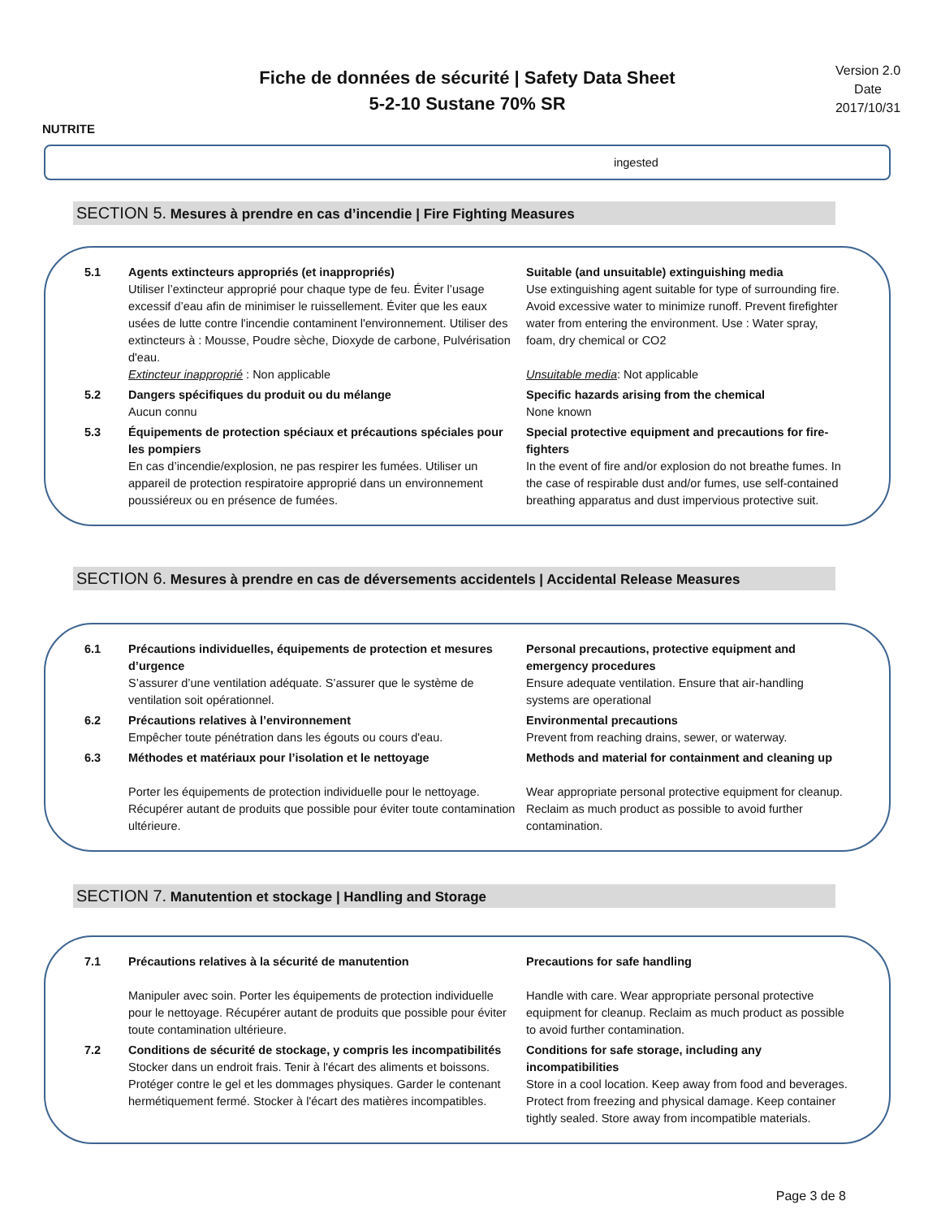NUTRITE
Fiche de données de sécurité | Safety Data Sheet
5-2-10 Sustane 70% SR
Version 2.0
Date
2017/10/31
ingested
SECTION 5. Mesures à prendre en cas d’incendie | Fire Fighting Measures
5.1 Agents extincteurs appropriés (et inappropriés)
Utiliser l’extincteur approprié pour chaque type de feu. Éviter l’usage excessif d’eau afin de minimiser le ruissellement. Éviter que les eaux usées de lutte contre l'incendie contaminent l'environnement. Utiliser des extincteurs à : Mousse, Poudre sèche, Dioxyde de carbone, Pulvérisation d'eau.
Extincteur inapproprié : Non applicable
Suitable (and unsuitable) extinguishing media
Use extinguishing agent suitable for type of surrounding fire. Avoid excessive water to minimize runoff. Prevent firefighter water from entering the environment. Use : Water spray, foam, dry chemical or CO2
Unsuitable media: Not applicable
5.2 Dangers spécifiques du produit ou du mélange
Aucun connu
Specific hazards arising from the chemical
None known
5.3 Équipements de protection spéciaux et précautions spéciales pour les pompiers
En cas d’incendie/explosion, ne pas respirer les fumées. Utiliser un appareil de protection respiratoire approprié dans un environnement poussiéreux ou en présence de fumées.
Special protective equipment and precautions for fire-fighters
In the event of fire and/or explosion do not breathe fumes. In the case of respirable dust and/or fumes, use self-contained breathing apparatus and dust impervious protective suit.
SECTION 6. Mesures à prendre en cas de déversements accidentels | Accidental Release Measures
6.1 Précautions individuelles, équipements de protection et mesures d’urgence
S’assurer d’une ventilation adéquate. S’assurer que le système de ventilation soit opérationnel.
Personal precautions, protective equipment and emergency procedures
Ensure adequate ventilation. Ensure that air-handling systems are operational
6.2 Précautions relatives à l’environnement
Empêcher toute pénétration dans les égouts ou cours d'eau.
Environmental precautions
Prevent from reaching drains, sewer, or waterway.
6.3 Méthodes et matériaux pour l’isolation et le nettoyage
Porter les équipements de protection individuelle pour le nettoyage. Récupérer autant de produits que possible pour éviter toute contamination ultérieure.
Methods and material for containment and cleaning up
Wear appropriate personal protective equipment for cleanup. Reclaim as much product as possible to avoid further contamination.
SECTION 7. Manutention et stockage | Handling and Storage
7.1 Précautions relatives à la sécurité de manutention
Manipuler avec soin. Porter les équipements de protection individuelle pour le nettoyage. Récupérer autant de produits que possible pour éviter toute contamination ultérieure.
Precautions for safe handling
Handle with care. Wear appropriate personal protective equipment for cleanup. Reclaim as much product as possible to avoid further contamination.
7.2 Conditions de sécurité de stockage, y compris les incompatibilités
Stocker dans un endroit frais. Tenir à l'écart des aliments et boissons. Protéger contre le gel et les dommages physiques. Garder le contenant hermétiquement fermé. Stocker à l'écart des matières incompatibles.
Conditions for safe storage, including any incompatibilities
Store in a cool location. Keep away from food and beverages. Protect from freezing and physical damage. Keep container tightly sealed. Store away from incompatible materials.
Page 3 de 8